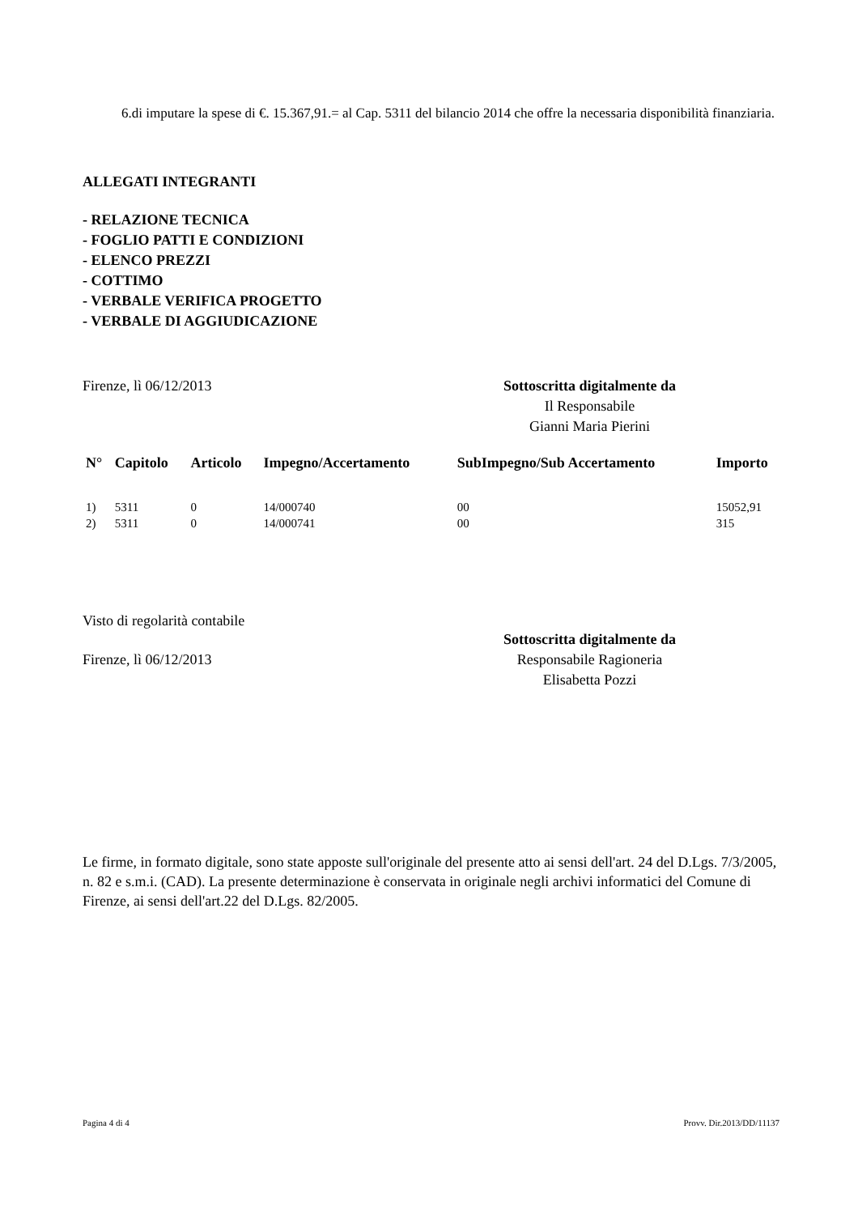6.di imputare la spese di €. 15.367,91.= al Cap. 5311 del bilancio 2014 che offre la necessaria disponibilità finanziaria.
ALLEGATI INTEGRANTI
- RELAZIONE TECNICA
- FOGLIO PATTI E CONDIZIONI
- ELENCO PREZZI
- COTTIMO
- VERBALE VERIFICA PROGETTO
- VERBALE DI AGGIUDICAZIONE
Firenze, lì 06/12/2013 Sottoscritta digitalmente da
Il Responsabile
Gianni Maria Pierini
| N° | Capitolo | Articolo | Impegno/Accertamento | SubImpegno/Sub Accertamento | Importo |
| --- | --- | --- | --- | --- | --- |
| 1) | 5311 | 0 | 14/000740 | 00 | 15052,91 |
| 2) | 5311 | 0 | 14/000741 | 00 | 315 |
Visto di regolarità contabile
Firenze, lì 06/12/2013 Sottoscritta digitalmente da
Responsabile Ragioneria
Elisabetta Pozzi
Le firme, in formato digitale, sono state apposte sull'originale del presente atto ai sensi dell'art. 24 del D.Lgs. 7/3/2005, n. 82 e s.m.i. (CAD). La presente determinazione è conservata in originale negli archivi informatici del Comune di Firenze, ai sensi dell'art.22 del D.Lgs. 82/2005.
Pagina 4 di 4 Provv. Dir.2013/DD/11137